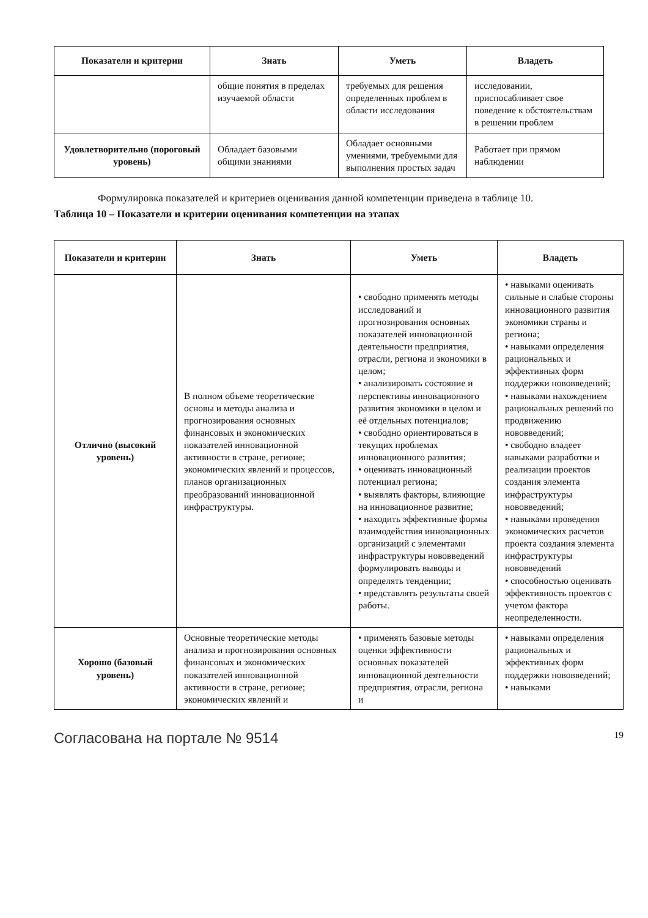| Показатели и критерии | Знать | Уметь | Владеть |
| --- | --- | --- | --- |
| | общие понятия в пределах изучаемой области | требуемых для решения определенных проблем в области исследования | исследовании, приспосабливает свое поведение к обстоятельствам в решении проблем |
| Удовлетворительно (пороговый уровень) | Обладает базовыми общими знаниями | Обладает основными умениями, требуемыми для выполнения простых задач | Работает при прямом наблюдении |
Формулировка показателей и критериев оценивания данной компетенции приведена в таблице 10.
Таблица 10 – Показатели и критерии оценивания компетенции на этапах
| Показатели и критерии | Знать | Уметь | Владеть |
| --- | --- | --- | --- |
| Отлично (высокий уровень) | В полном объеме теоретические основы и методы анализа и прогнозирования основных финансовых и экономических показателей инновационной активности в стране, регионе; экономических явлений и процессов, планов организационных преобразований инновационной инфраструктуры. | • свободно применять методы исследований и прогнозирования основных показателей инновационной деятельности предприятия, отрасли, региона и экономики в целом; • анализировать состояние и перспективы инновационного развития экономики в целом и её отдельных потенциалов; • свободно ориентироваться в текущих проблемах инновационного развития; • оценивать инновационный потенциал региона; • выявлять факторы, влияющие на инновационное развитие; • находить эффективные формы взаимодействия инновационных организаций с элементами инфраструктуры нововведений формулировать выводы и определять тенденции; • представлять результаты своей работы. | • навыками оценивать сильные и слабые стороны инновационного развития экономики страны и региона; • навыками определения рациональных и эффективных форм поддержки нововведений; • навыками нахождением рациональных решений по продвижению нововведений; • свободно владеет навыками разработки и реализации проектов создания элемента инфраструктуры нововведений; • навыками проведения экономических расчетов проекта создания элемента инфраструктуры нововведений • способностью оценивать эффективность проектов с учетом фактора неопределенности. |
| Хорошо (базовый уровень) | Основные теоретические методы анализа и прогнозирования основных финансовых и экономических показателей инновационной активности в стране, регионе; экономических явлений и | • применять базовые методы оценки эффективности основных показателей инновационной деятельности предприятия, отрасли, региона и | • навыками определения рациональных и эффективных форм поддержки нововведений; • навыками |
Согласована на портале № 9514 19